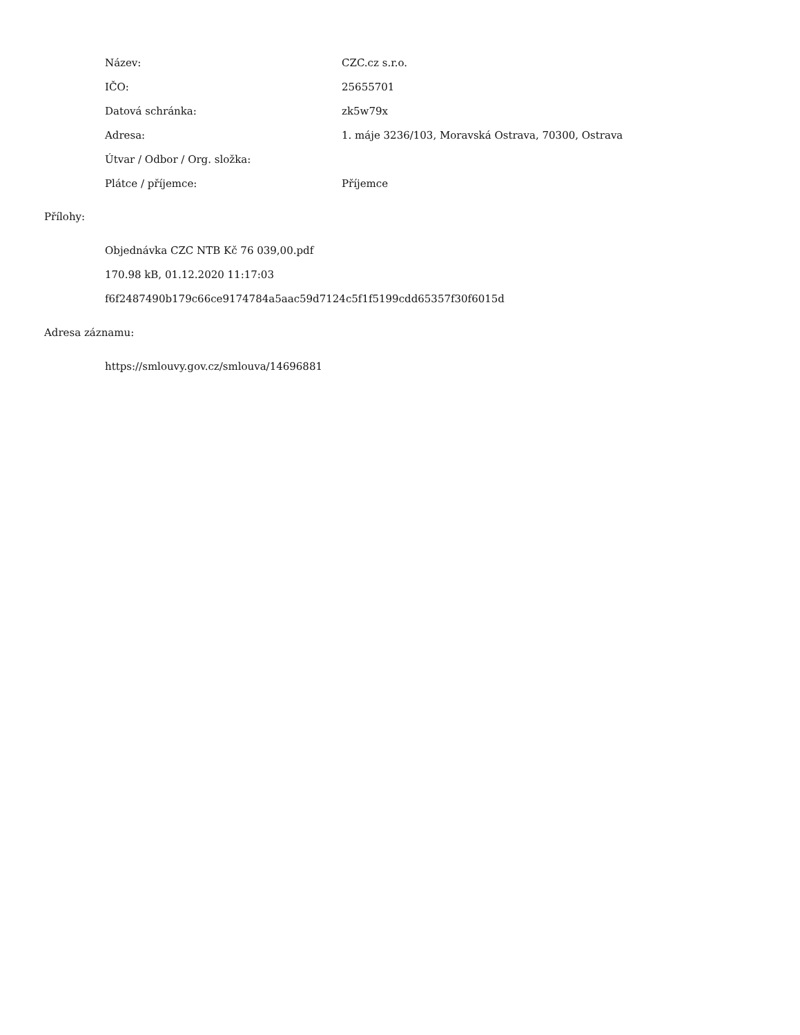| Název: | CZC.cz s.r.o. |
| IČO: | 25655701 |
| Datová schránka: | zk5w79x |
| Adresa: | 1. máje 3236/103, Moravská Ostrava, 70300, Ostrava |
| Útvar / Odbor / Org. složka: | |
| Plátce / příjemce: | Příjemce |
Přílohy:
Objednávka CZC NTB Kč 76 039,00.pdf
170.98 kB, 01.12.2020 11:17:03
f6f2487490b179c66ce9174784a5aac59d7124c5f1f5199cdd65357f30f6015d
Adresa záznamu:
https://smlouvy.gov.cz/smlouva/14696881